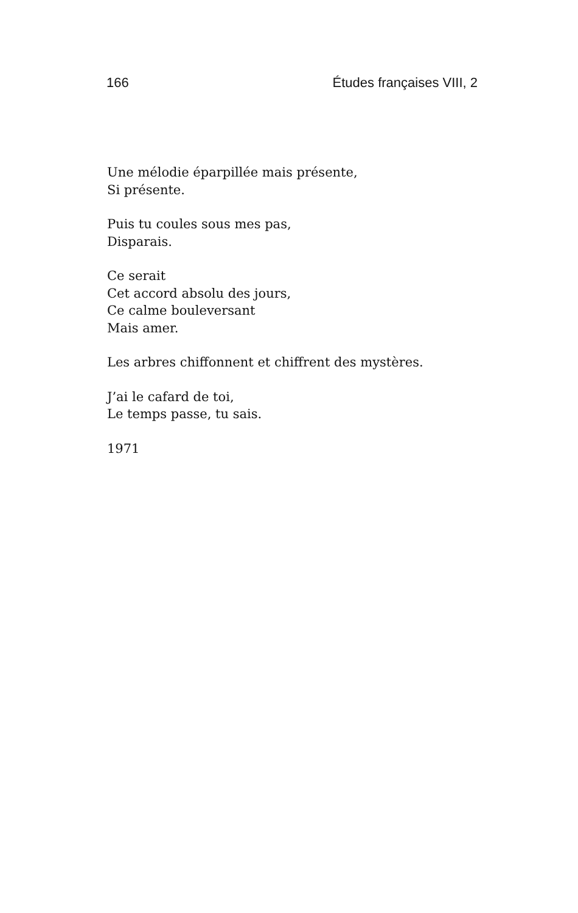166 Études françaises VIII, 2
Une mélodie éparpillée mais présente,
Si présente.
Puis tu coules sous mes pas,
Disparais.
Ce serait
Cet accord absolu des jours,
Ce calme bouleversant
Mais amer.
Les arbres chiffonnent et chiffrent des mystères.
J’ai le cafard de toi,
Le temps passe, tu sais.
1971